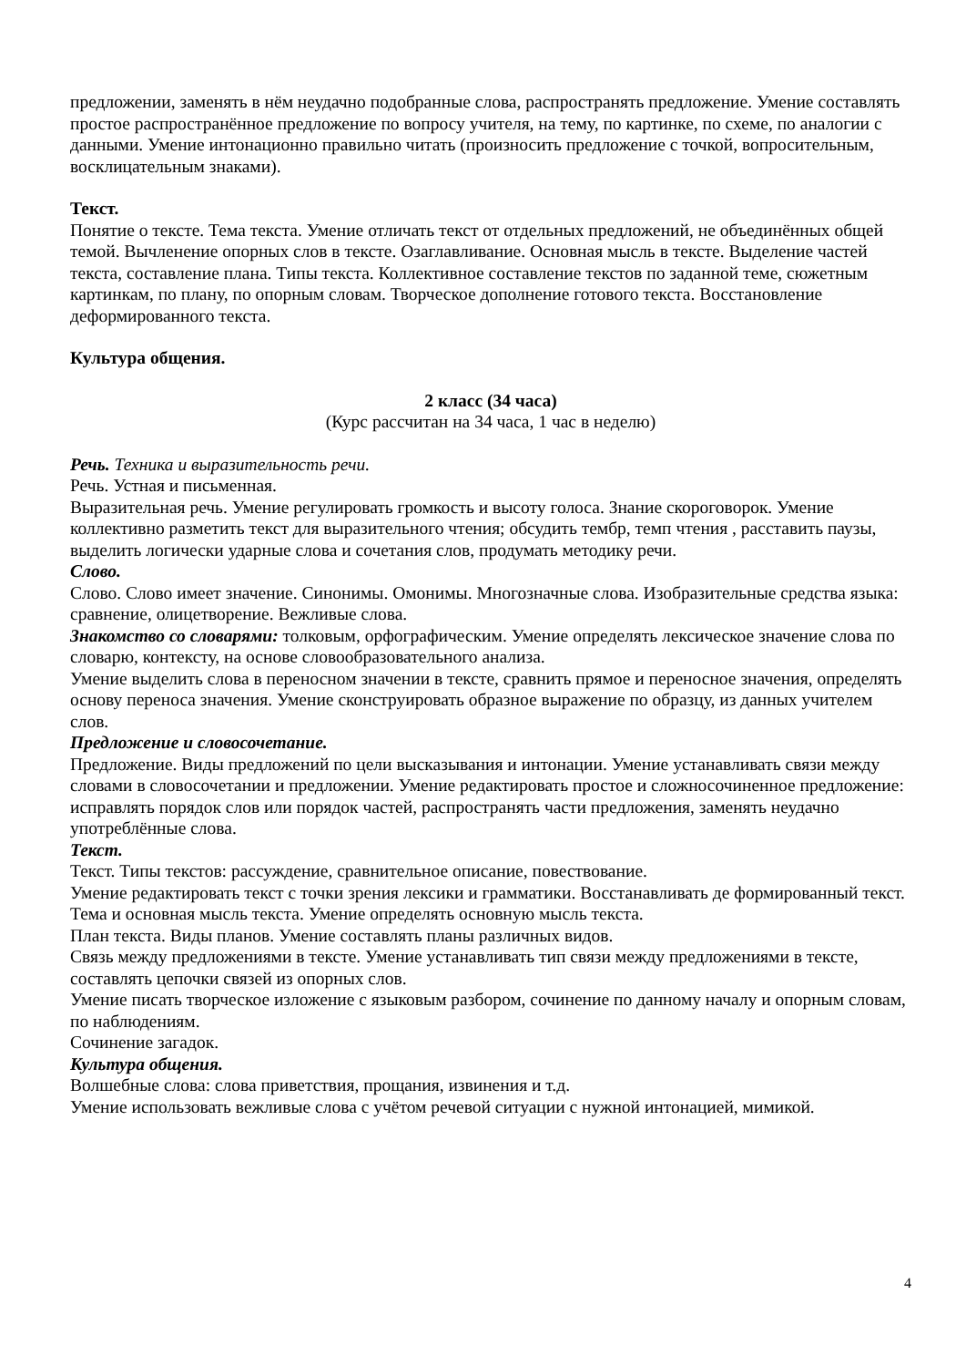предложении, заменять в нём неудачно подобранные слова, распространять предложение. Умение составлять простое распространённое предложение по вопросу учителя, на тему, по картинке, по схеме, по аналогии с данными. Умение интонационно правильно читать (произносить предложение с точкой, вопросительным, восклицательным знаками).
Текст.
Понятие о тексте. Тема текста. Умение отличать текст от отдельных предложений, не объединённых общей темой. Вычленение опорных слов в тексте. Озаглавливание. Основная мысль в тексте. Выделение частей текста, составление плана. Типы текста. Коллективное составление текстов по заданной теме, сюжетным картинкам, по плану, по опорным словам. Творческое дополнение готового текста. Восстановление деформированного текста.
Культура общения.
2 класс (34 часа)
(Курс рассчитан на 34 часа, 1 час в неделю)
Речь. Техника и выразительность речи.
Речь. Устная и письменная.
Выразительная речь. Умение регулировать громкость и высоту голоса. Знание скороговорок. Умение коллективно разметить текст для выразительного чтения; обсудить тембр, темп чтения , расставить паузы, выделить логически ударные слова и сочетания слов, продумать методику речи.
Слово.
Слово. Слово имеет значение. Синонимы. Омонимы. Многозначные слова. Изобразительные средства языка: сравнение, олицетворение. Вежливые слова.
Знакомство со словарями: толковым, орфографическим. Умение определять лексическое значение слова по словарю, контексту, на основе словообразовательного анализа.
Умение выделить слова в переносном значении в тексте, сравнить прямое и переносное значения, определять основу переноса значения. Умение сконструировать образное выражение по образцу, из данных учителем слов.
Предложение и словосочетание.
Предложение. Виды предложений по цели высказывания и интонации. Умение устанавливать связи между словами в словосочетании и предложении. Умение редактировать простое и сложносочиненное предложение: исправлять порядок слов или порядок частей, распространять части предложения, заменять неудачно употреблённые слова.
Текст.
Текст. Типы текстов: рассуждение, сравнительное описание, повествование.
Умение редактировать текст с точки зрения лексики и грамматики. Восстанавливать де формированный текст.
Тема и основная мысль текста. Умение определять основную мысль текста.
План текста. Виды планов. Умение составлять планы различных видов.
Связь между предложениями в тексте. Умение устанавливать тип связи между предложениями в тексте, составлять цепочки связей из опорных слов.
Умение писать творческое изложение с языковым разбором, сочинение по данному началу и опорным словам, по наблюдениям.
Сочинение загадок.
Культура общения.
Волшебные слова: слова приветствия, прощания, извинения и т.д.
Умение использовать вежливые слова с учётом речевой ситуации с нужной интонацией, мимикой.
4